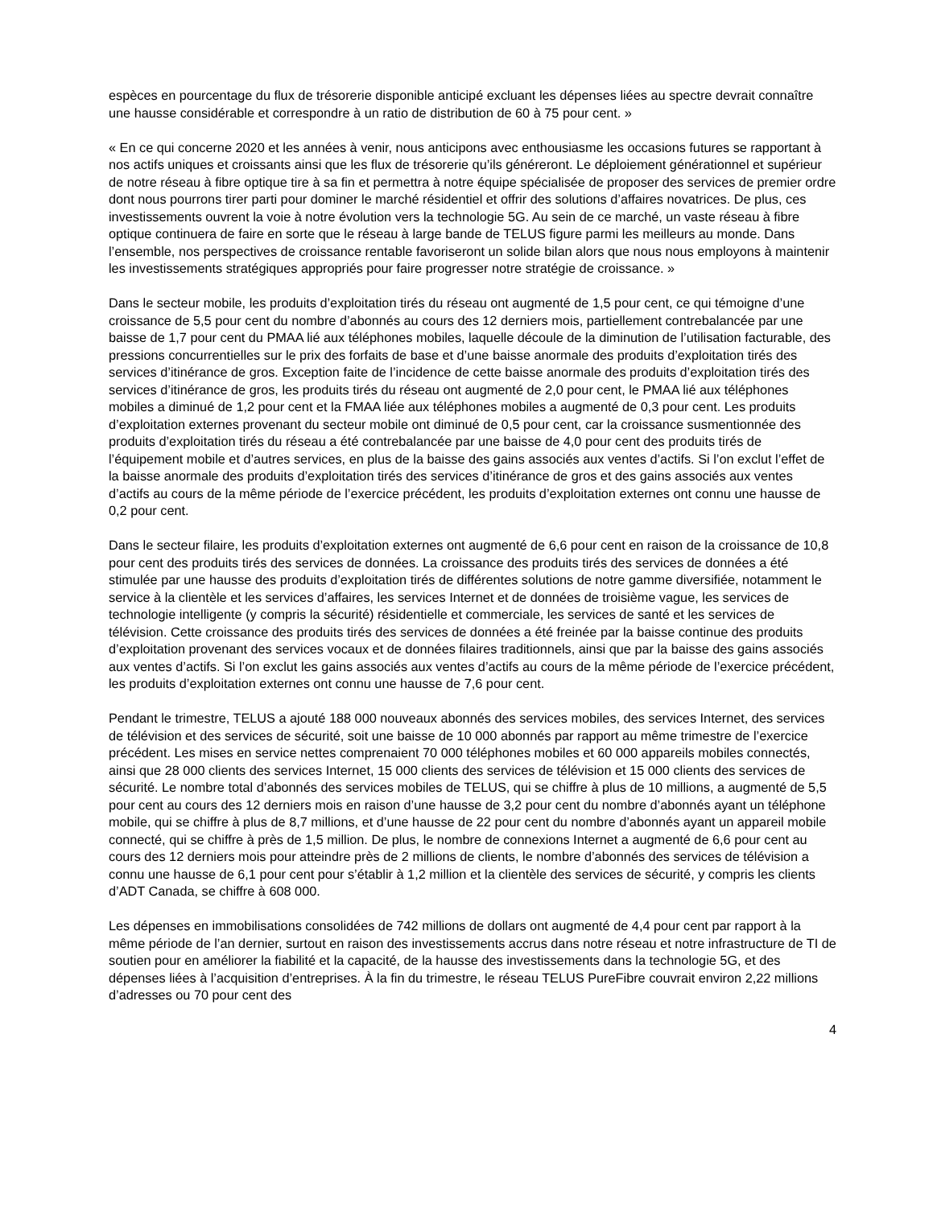espèces en pourcentage du flux de trésorerie disponible anticipé excluant les dépenses liées au spectre devrait connaître une hausse considérable et correspondre à un ratio de distribution de 60 à 75 pour cent. »
« En ce qui concerne 2020 et les années à venir, nous anticipons avec enthousiasme les occasions futures se rapportant à nos actifs uniques et croissants ainsi que les flux de trésorerie qu’ils généreront. Le déploiement générationnel et supérieur de notre réseau à fibre optique tire à sa fin et permettra à notre équipe spécialisée de proposer des services de premier ordre dont nous pourrons tirer parti pour dominer le marché résidentiel et offrir des solutions d’affaires novatrices. De plus, ces investissements ouvrent la voie à notre évolution vers la technologie 5G. Au sein de ce marché, un vaste réseau à fibre optique continuera de faire en sorte que le réseau à large bande de TELUS figure parmi les meilleurs au monde. Dans l’ensemble, nos perspectives de croissance rentable favoriseront un solide bilan alors que nous nous employons à maintenir les investissements stratégiques appropriés pour faire progresser notre stratégie de croissance. »
Dans le secteur mobile, les produits d’exploitation tirés du réseau ont augmenté de 1,5 pour cent, ce qui témoigne d’une croissance de 5,5 pour cent du nombre d’abonnés au cours des 12 derniers mois, partiellement contrebalancée par une baisse de 1,7 pour cent du PMAA lié aux téléphones mobiles, laquelle découle de la diminution de l’utilisation facturable, des pressions concurrentielles sur le prix des forfaits de base et d’une baisse anormale des produits d’exploitation tirés des services d’itinérance de gros. Exception faite de l’incidence de cette baisse anormale des produits d’exploitation tirés des services d’itinérance de gros, les produits tirés du réseau ont augmenté de 2,0 pour cent, le PMAA lié aux téléphones mobiles a diminué de 1,2 pour cent et la FMAA liée aux téléphones mobiles a augmenté de 0,3 pour cent. Les produits d’exploitation externes provenant du secteur mobile ont diminué de 0,5 pour cent, car la croissance susmentionnée des produits d’exploitation tirés du réseau a été contrebalancée par une baisse de 4,0 pour cent des produits tirés de l’équipement mobile et d’autres services, en plus de la baisse des gains associés aux ventes d’actifs. Si l’on exclut l’effet de la baisse anormale des produits d’exploitation tirés des services d’itinérance de gros et des gains associés aux ventes d’actifs au cours de la même période de l’exercice précédent, les produits d’exploitation externes ont connu une hausse de 0,2 pour cent.
Dans le secteur filaire, les produits d’exploitation externes ont augmenté de 6,6 pour cent en raison de la croissance de 10,8 pour cent des produits tirés des services de données. La croissance des produits tirés des services de données a été stimulée par une hausse des produits d’exploitation tirés de différentes solutions de notre gamme diversifiée, notamment le service à la clientèle et les services d’affaires, les services Internet et de données de troisième vague, les services de technologie intelligente (y compris la sécurité) résidentielle et commerciale, les services de santé et les services de télévision. Cette croissance des produits tirés des services de données a été freinée par la baisse continue des produits d’exploitation provenant des services vocaux et de données filaires traditionnels, ainsi que par la baisse des gains associés aux ventes d’actifs. Si l’on exclut les gains associés aux ventes d’actifs au cours de la même période de l’exercice précédent, les produits d’exploitation externes ont connu une hausse de 7,6 pour cent.
Pendant le trimestre, TELUS a ajouté 188 000 nouveaux abonnés des services mobiles, des services Internet, des services de télévision et des services de sécurité, soit une baisse de 10 000 abonnés par rapport au même trimestre de l’exercice précédent. Les mises en service nettes comprenaient 70 000 téléphones mobiles et 60 000 appareils mobiles connectés, ainsi que 28 000 clients des services Internet, 15 000 clients des services de télévision et 15 000 clients des services de sécurité. Le nombre total d’abonnés des services mobiles de TELUS, qui se chiffre à plus de 10 millions, a augmenté de 5,5 pour cent au cours des 12 derniers mois en raison d’une hausse de 3,2 pour cent du nombre d’abonnés ayant un téléphone mobile, qui se chiffre à plus de 8,7 millions, et d’une hausse de 22 pour cent du nombre d’abonnés ayant un appareil mobile connecté, qui se chiffre à près de 1,5 million. De plus, le nombre de connexions Internet a augmenté de 6,6 pour cent au cours des 12 derniers mois pour atteindre près de 2 millions de clients, le nombre d’abonnés des services de télévision a connu une hausse de 6,1 pour cent pour s’établir à 1,2 million et la clientèle des services de sécurité, y compris les clients d’ADT Canada, se chiffre à 608 000.
Les dépenses en immobilisations consolidées de 742 millions de dollars ont augmenté de 4,4 pour cent par rapport à la même période de l’an dernier, surtout en raison des investissements accrus dans notre réseau et notre infrastructure de TI de soutien pour en améliorer la fiabilité et la capacité, de la hausse des investissements dans la technologie 5G, et des dépenses liées à l’acquisition d’entreprises. À la fin du trimestre, le réseau TELUS PureFibre couvrait environ 2,22 millions d’adresses ou 70 pour cent des
4